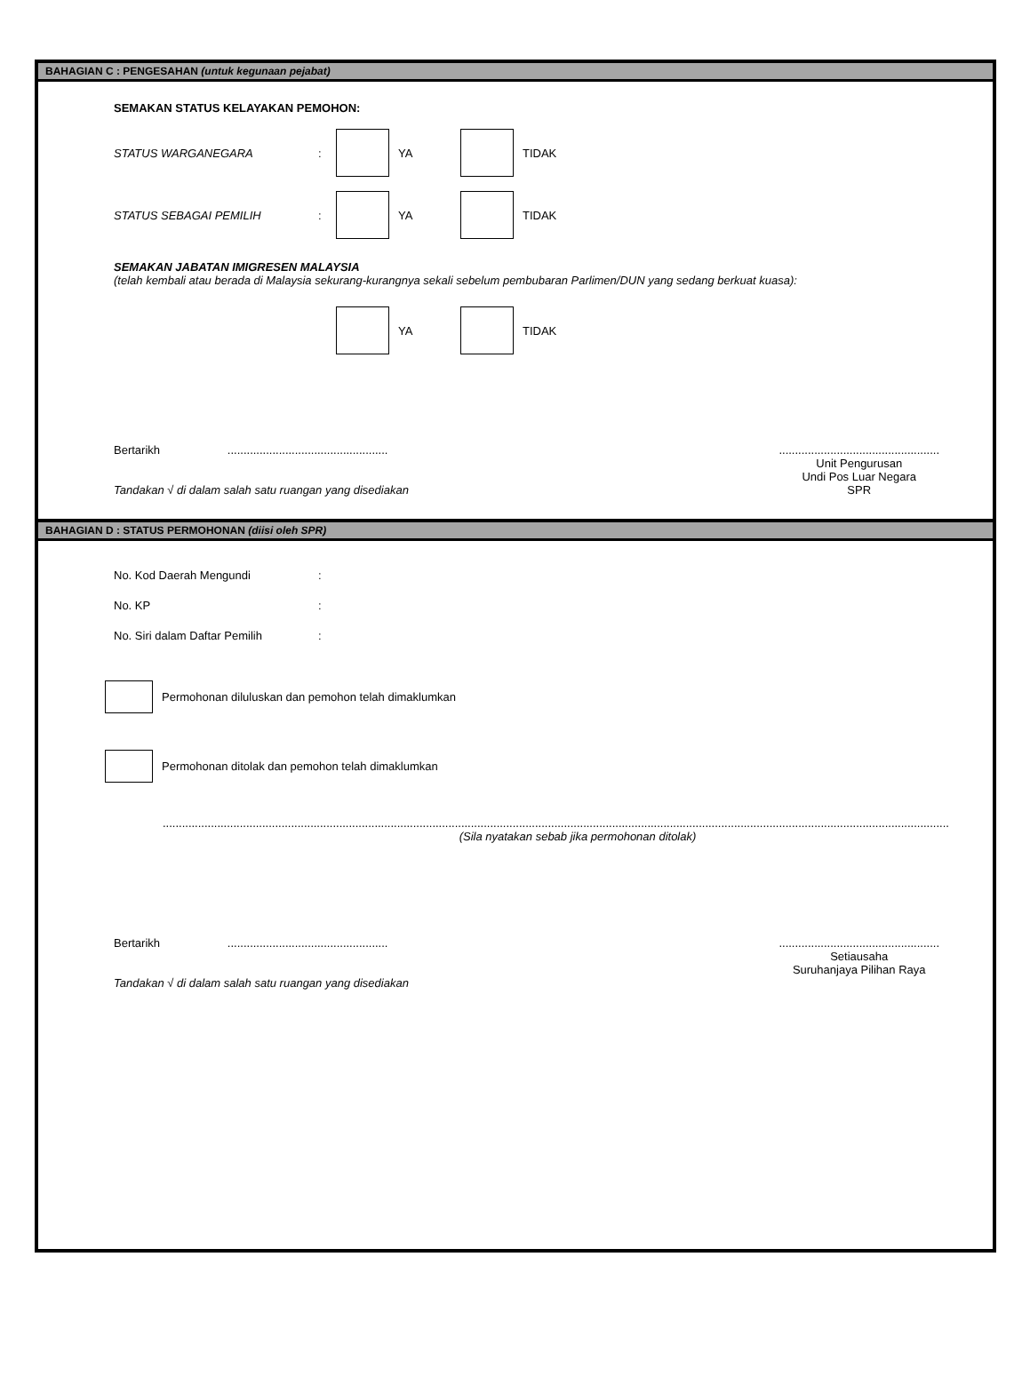BAHAGIAN C : PENGESAHAN (untuk kegunaan pejabat)
SEMAKAN STATUS KELAYAKAN PEMOHON:
STATUS WARGANEGARA: YA TIDAK
STATUS SEBAGAI PEMILIH: YA TIDAK
SEMAKAN JABATAN IMIGRESEN MALAYSIA
(telah kembali atau berada di Malaysia sekurang-kurangnya sekali sebelum pembubaran Parlimen/DUN yang sedang berkuat kuasa):
YA TIDAK
Bertarikh ..................................................
Tandakan √ di dalam salah satu ruangan yang disediakan
..................................................
Unit Pengurusan
Undi Pos Luar Negara
SPR
BAHAGIAN D : STATUS PERMOHONAN (diisi oleh SPR)
No. Kod Daerah Mengundi:
No. KP:
No. Siri dalam Daftar Pemilih:
Permohonan diluluskan dan pemohon telah dimaklumkan
Permohonan ditolak dan pemohon telah dimaklumkan
.....................................................................................................................................................................................................................................................
(Sila nyatakan sebab jika permohonan ditolak)
Bertarikh ..................................................
Tandakan √ di dalam salah satu ruangan yang disediakan
..................................................
Setiausaha
Suruhanjaya Pilihan Raya